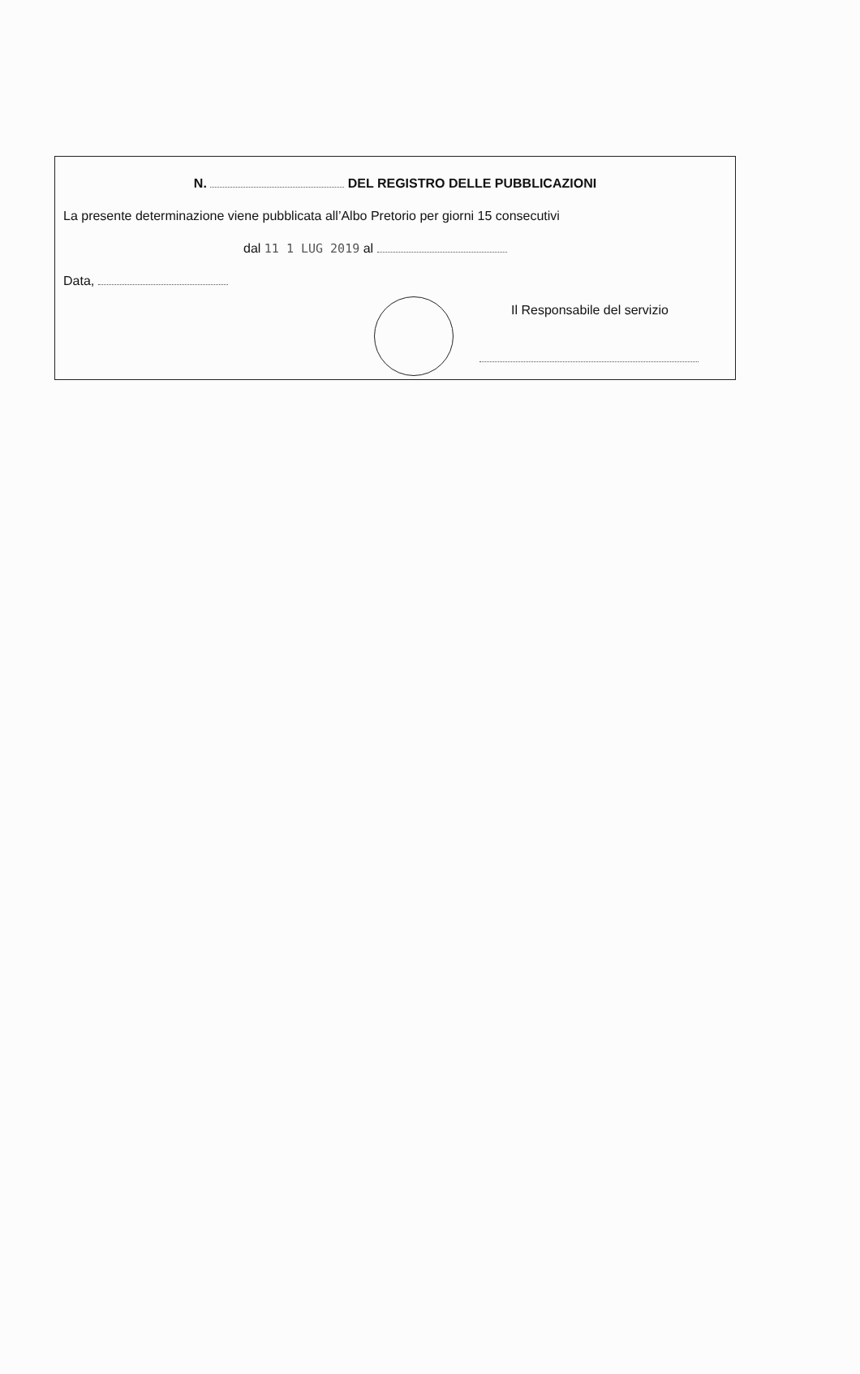N. DEL REGISTRO DELLE PUBBLICAZIONI
La presente determinazione viene pubblicata all’Albo Pretorio per giorni 15 consecutivi
dal 11 1 LUG 2019 al
Data,
Il Responsabile del servizio